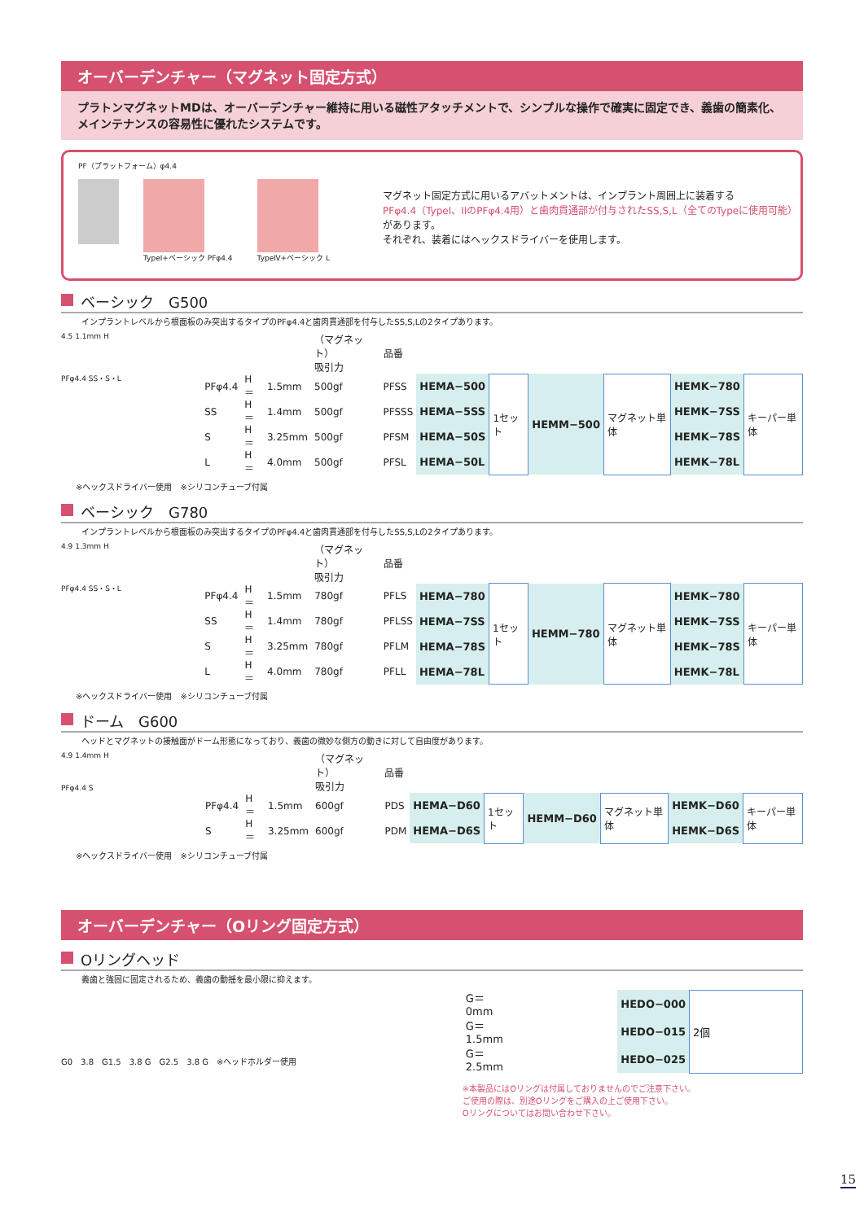オーバーデンチャー（マグネット固定方式）
プラトンマグネットMDは、オーバーデンチャー維持に用いる磁性アタッチメントで、シンプルな操作で確実に固定でき、義歯の簡素化、メインテナンスの容易性に優れたシステムです。
PF（プラットフォーム）φ4.4
TypeI+ベーシック PFφ4.4 TypeⅣ+ベーシック L
マグネット固定方式に用いるアバットメントは、インプラント周囲上に装着する
PFφ4.4（TypeI、IIのPFφ4.4用）と歯肉貫通部が付与されたSS,S,L（全てのTypeに使用可能）があります。
それぞれ、装着にはヘックスドライバーを使用します。
ベーシック　G500
インプラントレベルから根面板のみ突出するタイプのPFφ4.4と歯肉貫通部を付与したSS,S,Lの2タイプあります。
4.5 1.1mm H
PFφ4.4 SS・S・L
| | | | （マグネット） 吸引力 | 品番 | | | | | | |
| PFφ4.4 | H＝ | 1.5mm | 500gf | PFSS | HEMA−500 | 1セット | HEMM−500 | マグネット単体 | HEMK−780 | キーパー単体 |
| SS | H＝ | 1.4mm | 500gf | PFSSS | HEMA−5SS | | | | HEMK−7SS | |
| S | H＝ | 3.25mm | 500gf | PFSM | HEMA−50S | | | | HEMK−78S | |
| L | H＝ | 4.0mm | 500gf | PFSL | HEMA−50L | | | | HEMK−78L | |
※ヘックスドライバー使用　※シリコンチューブ付属
ベーシック　G780
インプラントレベルから根面板のみ突出するタイプのPFφ4.4と歯肉貫通部を付与したSS,S,Lの2タイプあります。
4.9 1.3mm H
PFφ4.4 SS・S・L
| | | | （マグネット） 吸引力 | 品番 | | | | | | |
| PFφ4.4 | H＝ | 1.5mm | 780gf | PFLS | HEMA−780 | 1セット | HEMM−780 | マグネット単体 | HEMK−780 | キーパー単体 |
| SS | H＝ | 1.4mm | 780gf | PFLSS | HEMA−7SS | | | | HEMK−7SS | |
| S | H＝ | 3.25mm | 780gf | PFLM | HEMA−78S | | | | HEMK−78S | |
| L | H＝ | 4.0mm | 780gf | PFLL | HEMA−78L | | | | HEMK−78L | |
※ヘックスドライバー使用　※シリコンチューブ付属
ドーム　G600
ヘッドとマグネットの接触面がドーム形態になっており、義歯の微妙な側方の動きに対して自由度があります。
4.9 1.4mm H
PFφ4.4 S
| | | | （マグネット） 吸引力 | 品番 | | | | | | |
| PFφ4.4 | H＝ | 1.5mm | 600gf | PDS | HEMA−D60 | 1セット | HEMM−D60 | マグネット単体 | HEMK−D60 | キーパー単体 |
| S | H＝ | 3.25mm | 600gf | PDM | HEMA−D6S | | | | HEMK−D6S | |
※ヘックスドライバー使用　※シリコンチューブ付属
オーバーデンチャー（Oリング固定方式）
Oリングヘッド
義歯と強固に固定されるため、義歯の動揺を最小限に抑えます。
G0　3.8　G1.5　3.8 G　G2.5　3.8 G　※ヘッドホルダー使用
| G＝ 0mm | | HEDO−000 | 2個 |
| G＝1.5mm | | HEDO−015 | |
| G＝2.5mm | | HEDO−025 | |
※本製品にはOリングは付属しておりませんのでご注意下さい。
ご使用の際は、別途Oリングをご購入の上ご使用下さい。
Oリングについてはお問い合わせ下さい。
15